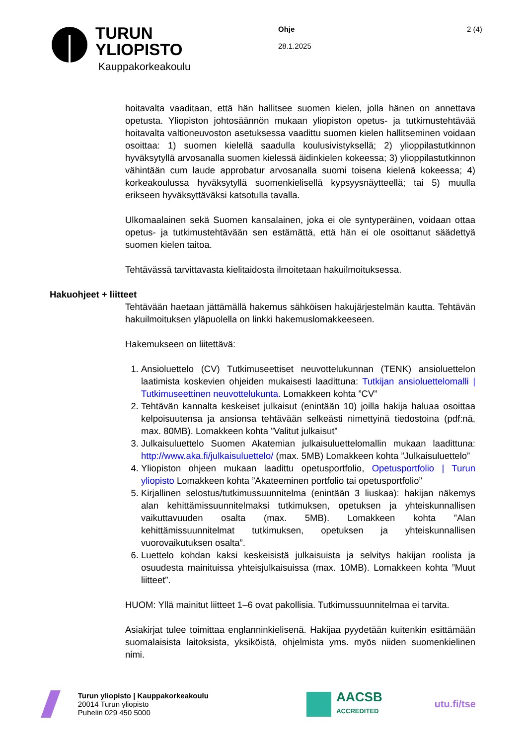TURUN
YLIOPISTO
Kauppakorkeakoulu
Ohje
28.1.2025
2 (4)
hoitavalta vaaditaan, että hän hallitsee suomen kielen, jolla hänen on annettava opetusta. Yliopiston johtosäännön mukaan yliopiston opetus- ja tutkimustehtävää hoitavalta valtioneuvoston asetuksessa vaadittu suomen kielen hallitseminen voidaan osoittaa: 1) suomen kielellä saadulla koulusivistyksellä; 2) ylioppilastutkinnon hyväksytyllä arvosanalla suomen kielessä äidinkielen kokeessa; 3) ylioppilastutkinnon vähintään cum laude approbatur arvosanalla suomi toisena kielenä kokeessa; 4) korkeakoulussa hyväksytyllä suomenkielisellä kypsyysnäytteellä; tai 5) muulla erikseen hyväksyttäväksi katsotulla tavalla.
Ulkomaalainen sekä Suomen kansalainen, joka ei ole syntyperäinen, voidaan ottaa opetus- ja tutkimustehtävään sen estämättä, että hän ei ole osoittanut säädettyä suomen kielen taitoa.
Tehtävässä tarvittavasta kielitaidosta ilmoitetaan hakuilmoituksessa.
Hakuohjeet + liitteet
Tehtävään haetaan jättämällä hakemus sähköisen hakujärjestelmän kautta. Tehtävän hakuilmoituksen yläpuolella on linkki hakemuslomakkeeseen.
Hakemukseen on liitettävä:
1. Ansioluettelo (CV) Tutkimuseettiset neuvottelukunnan (TENK) ansioluettelon laatimista koskevien ohjeiden mukaisesti laadittuna: Tutkijan ansioluettelomalli | Tutkimuseettinen neuvottelukunta. Lomakkeen kohta ”CV”
2. Tehtävän kannalta keskeiset julkaisut (enintään 10) joilla hakija haluaa osoittaa kelpoisuutensa ja ansionsa tehtävään selkeästi nimettyinä tiedostoina (pdf:nä, max. 80MB). Lomakkeen kohta ”Valitut julkaisut”
3. Julkaisuluettelo Suomen Akatemian julkaisuluettelomallin mukaan laadittuna: http://www.aka.fi/julkaisuluettelo/ (max. 5MB) Lomakkeen kohta ”Julkaisuluettelo”
4. Yliopiston ohjeen mukaan laadittu opetusportfolio, Opetusportfolio | Turun yliopisto Lomakkeen kohta ”Akateeminen portfolio tai opetusportfolio”
5. Kirjallinen selostus/tutkimussuunnitelma (enintään 3 liuskaa): hakijan näkemys alan kehittämissuunnitelmaksi tutkimuksen, opetuksen ja yhteiskunnallisen vaikuttavuuden osalta (max. 5MB). Lomakkeen kohta ”Alan kehittämissuunnitelmat tutkimuksen, opetuksen ja yhteiskunnallisen vuorovaikutuksen osalta”.
6. Luettelo kohdan kaksi keskeisistä julkaisuista ja selvitys hakijan roolista ja osuudesta mainituissa yhteisjulkaisuissa (max. 10MB). Lomakkeen kohta ”Muut liitteet”.
HUOM: Yllä mainitut liitteet 1–6 ovat pakollisia. Tutkimussuunnitelmaa ei tarvita.
Asiakirjat tulee toimittaa englanninkielisenä. Hakijaa pyydetään kuitenkin esittämään suomalaisista laitoksista, yksiköistä, ohjelmista yms. myös niiden suomenkielinen nimi.
Turun yliopisto | Kauppakorkeakoulu
20014 Turun yliopisto
Puhelin 029 450 5000
AACSB
ACCREDITED
utu.fi/tse